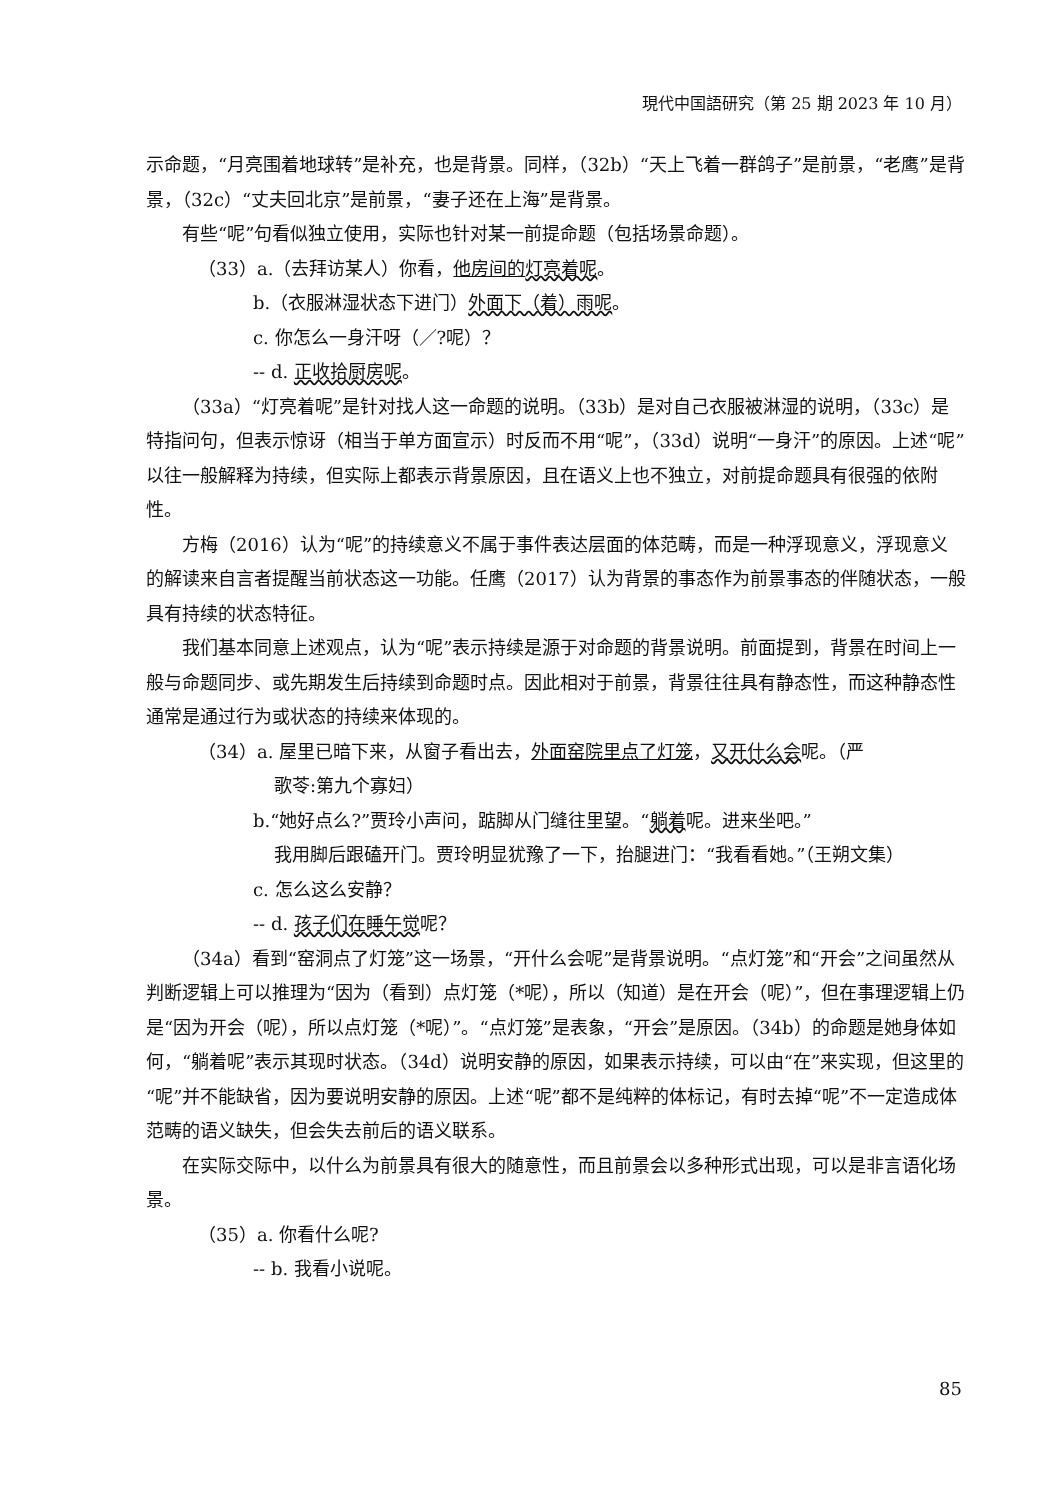現代中国語研究（第 25 期 2023 年 10 月）
示命题，“月亮围着地球转”是补充，也是背景。同样，（32b）“天上飞着一群鸽子”是前景，“老鹰”是背景，（32c）“丈夫回北京”是前景，“妻子还在上海”是背景。
有些“呢”句看似独立使用，实际也针对某一前提命题（包括场景命题）。
（33）a.（去拜访某人）你看，他房间的 灯亮着呢。
b.（衣服淋湿状态下进门）外面下（着）雨呢。
c. 你怎么一身汗呀（／?呢）？
-- d. 正收拾厨房呢。
（33a）“灯亮着呢”是针对找人这一命题的说明。（33b）是对自己衣服被淋湿的说明，（33c）是特指问句，但表示惊讶（相当于单方面宣示）时反而不用“呢”，（33d）说明“一身汗”的原因。上述“呢”以往一般解释为持续，但实际上都表示背景原因，且在语义上也不独立，对前提命题具有很强的依附性。
方梅（2016）认为“呢”的持续意义不属于事件表达层面的体范畴，而是一种浮现意义，浮现意义的解读来自言者提醒当前状态这一功能。任鹰（2017）认为背景的事态作为前景事态的伴随状态，一般具有持续的状态特征。
我们基本同意上述观点，认为“呢”表示持续是源于对命题的背景说明。前面提到，背景在时间上一般与命题同步、或先期发生后持续到命题时点。因此相对于前景，背景往往具有静态性，而这种静态性通常是通过行为或状态的持续来体现的。
（34）a. 屋里已暗下来，从窗子看出去，外面窑院里点了灯笼，又开什么会呢。（严
歌苓:第九个寡妇）
b.“她好点么?”贾玲小声问，踮脚从门缝往里望。“躺着呢。进来坐吧。”
我用脚后跟磕开门。贾玲明显犹豫了一下，抬腿进门：“我看看她。”（王朔文集）
c. 怎么这么安静？
-- d. 孩子们在睡午觉呢？
（34a）看到“窑洞点了灯笼”这一场景，“开什么会呢”是背景说明。“点灯笼”和“开会”之间虽然从判断逻辑上可以推理为“因为（看到）点灯笼（*呢），所以（知道）是在开会（呢）”，但在事理逻辑上仍是“因为开会（呢），所以点灯笼（*呢）”。“点灯笼”是表象，“开会”是原因。（34b）的命题是她身体如何，“躺着呢”表示其现时状态。（34d）说明安静的原因，如果表示持续，可以由“在”来实现，但这里的“呢”并不能缺省，因为要说明安静的原因。上述“呢”都不是纯粹的体标记，有时去掉“呢”不一定造成体范畴的语义缺失，但会失去前后的语义联系。
在实际交际中，以什么为前景具有很大的随意性，而且前景会以多种形式出现，可以是非言语化场景。
（35）a. 你看什么呢?
-- b. 我看小说呢。
85